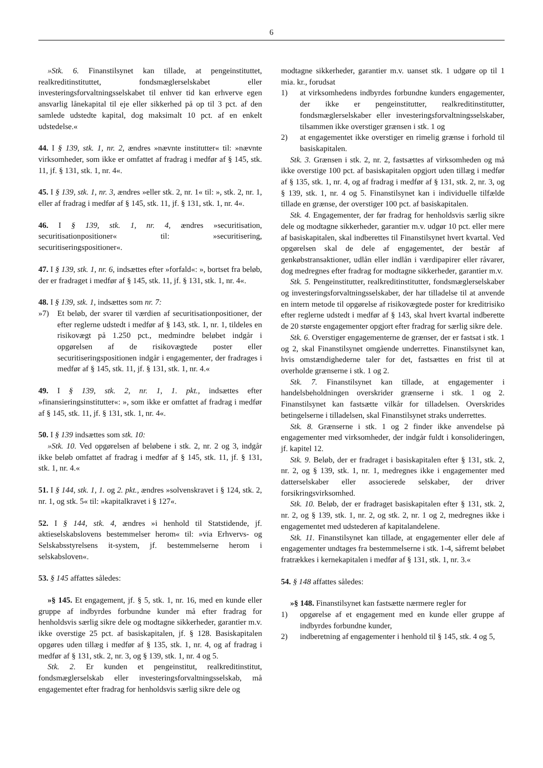6
»Stk. 6. Finanstilsynet kan tillade, at pengeinstituttet, realkreditinstituttet, fondsmæglerselskabet eller investeringsforvaltningsselskabet til enhver tid kan erhverve egen ansvarlig lånekapital til eje eller sikkerhed på op til 3 pct. af den samlede udstedte kapital, dog maksimalt 10 pct. af en enkelt udstedelse.«
44. I § 139, stk. 1, nr. 2, ændres »nævnte institutter« til: »nævnte virksomheder, som ikke er omfattet af fradrag i medfør af § 145, stk. 11, jf. § 131, stk. 1, nr. 4«.
45. I § 139, stk. 1, nr. 3, ændres »eller stk. 2, nr. 1« til: », stk. 2, nr. 1, eller af fradrag i medfør af § 145, stk. 11, jf. § 131, stk. 1, nr. 4«.
46. I § 139, stk. 1, nr. 4, ændres »securitisation, securitisationpositioner« til: »securitisering, securitiseringspositioner«.
47. I § 139, stk. 1, nr. 6, indsættes efter »forfald«: », bortset fra beløb, der er fradraget i medfør af § 145, stk. 11, jf. § 131, stk. 1, nr. 4«.
48. I § 139, stk. 1, indsættes som nr. 7:
»7) Et beløb, der svarer til værdien af securitisationpositioner, der efter reglerne udstedt i medfør af § 143, stk. 1, nr. 1, tildeles en risikovægt på 1.250 pct., medmindre beløbet indgår i opgørelsen af de risikovægtede poster eller securitiseringspositionen indgår i engagementer, der fradrages i medfør af § 145, stk. 11, jf. § 131, stk. 1, nr. 4.«
49. I § 139, stk. 2, nr. 1, 1. pkt., indsættes efter »finansieringsinstitutter«: », som ikke er omfattet af fradrag i medfør af § 145, stk. 11, jf. § 131, stk. 1, nr. 4«.
50. I § 139 indsættes som stk. 10:
»Stk. 10. Ved opgørelsen af beløbene i stk. 2, nr. 2 og 3, indgår ikke beløb omfattet af fradrag i medfør af § 145, stk. 11, jf. § 131, stk. 1, nr. 4.«
51. I § 144, stk. 1, 1. og 2. pkt., ændres »solvenskravet i § 124, stk. 2, nr. 1, og stk. 5« til: »kapitalkravet i § 127«.
52. I § 144, stk. 4, ændres »i henhold til Statstidende, jf. aktieselskabslovens bestemmelser herom« til: »via Erhvervs- og Selskabsstyrelsens it-system, jf. bestemmelserne herom i selskabsloven«.
53. § 145 affattes således:
»§ 145. Et engagement, jf. § 5, stk. 1, nr. 16, med en kunde eller gruppe af indbyrdes forbundne kunder må efter fradrag for henholdsvis særlig sikre dele og modtagne sikkerheder, garantier m.v. ikke overstige 25 pct. af basiskapitalen, jf. § 128. Basiskapitalen opgøres uden tillæg i medfør af § 135, stk. 1, nr. 4, og af fradrag i medfør af § 131, stk. 2, nr. 3, og § 139, stk. 1, nr. 4 og 5.
Stk. 2. Er kunden et pengeinstitut, realkreditinstitut, fondsmæglerselskab eller investeringsforvaltningsselskab, må engagementet efter fradrag for henholdsvis særlig sikre dele og
modtagne sikkerheder, garantier m.v. uanset stk. 1 udgøre op til 1 mia. kr., forudsat
1) at virksomhedens indbyrdes forbundne kunders engagementer, der ikke er pengeinstitutter, realkreditinstitutter, fondsmæglerselskaber eller investeringsforvaltningsselskaber, tilsammen ikke overstiger grænsen i stk. 1 og
2) at engagementet ikke overstiger en rimelig grænse i forhold til basiskapitalen.
Stk. 3. Grænsen i stk. 2, nr. 2, fastsættes af virksomheden og må ikke overstige 100 pct. af basiskapitalen opgjort uden tillæg i medfør af § 135, stk. 1, nr. 4, og af fradrag i medfør af § 131, stk. 2, nr. 3, og § 139, stk. 1, nr. 4 og 5. Finanstilsynet kan i individuelle tilfælde tillade en grænse, der overstiger 100 pct. af basiskapitalen.
Stk. 4. Engagementer, der før fradrag for henholdsvis særlig sikre dele og modtagne sikkerheder, garantier m.v. udgør 10 pct. eller mere af basiskapitalen, skal indberettes til Finanstilsynet hvert kvartal. Ved opgørelsen skal de dele af engagementet, der består af genkøbstransaktioner, udlån eller indlån i værdipapirer eller råvarer, dog medregnes efter fradrag for modtagne sikkerheder, garantier m.v.
Stk. 5. Pengeinstitutter, realkreditinstitutter, fondsmæglerselskaber og investeringsforvaltningsselskaber, der har tilladelse til at anvende en intern metode til opgørelse af risikovægtede poster for kreditrisiko efter reglerne udstedt i medfør af § 143, skal hvert kvartal indberette de 20 største engagementer opgjort efter fradrag for særlig sikre dele.
Stk. 6. Overstiger engagementerne de grænser, der er fastsat i stk. 1 og 2, skal Finanstilsynet omgående underrettes. Finanstilsynet kan, hvis omstændighederne taler for det, fastsættes en frist til at overholde grænserne i stk. 1 og 2.
Stk. 7. Finanstilsynet kan tillade, at engagementer i handelsbeholdningen overskrider grænserne i stk. 1 og 2. Finanstilsynet kan fastsætte vilkår for tilladelsen. Overskrides betingelserne i tilladelsen, skal Finanstilsynet straks underrettes.
Stk. 8. Grænserne i stk. 1 og 2 finder ikke anvendelse på engagementer med virksomheder, der indgår fuldt i konsolideringen, jf. kapitel 12.
Stk. 9. Beløb, der er fradraget i basiskapitalen efter § 131, stk. 2, nr. 2, og § 139, stk. 1, nr. 1, medregnes ikke i engagementer med datterselskaber eller associerede selskaber, der driver forsikringsvirksomhed.
Stk. 10. Beløb, der er fradraget basiskapitalen efter § 131, stk. 2, nr. 2, og § 139, stk. 1, nr. 2, og stk. 2, nr. 1 og 2, medregnes ikke i engagementet med udstederen af kapitalandelene.
Stk. 11. Finanstilsynet kan tillade, at engagementer eller dele af engagementer undtages fra bestemmelserne i stk. 1-4, såfremt beløbet fratrækkes i kernekapitalen i medfør af § 131, stk. 1, nr. 3.«
54. § 148 affattes således:
»§ 148. Finanstilsynet kan fastsætte nærmere regler for
1) opgørelse af et engagement med en kunde eller gruppe af indbyrdes forbundne kunder,
2) indberetning af engagementer i henhold til § 145, stk. 4 og 5,